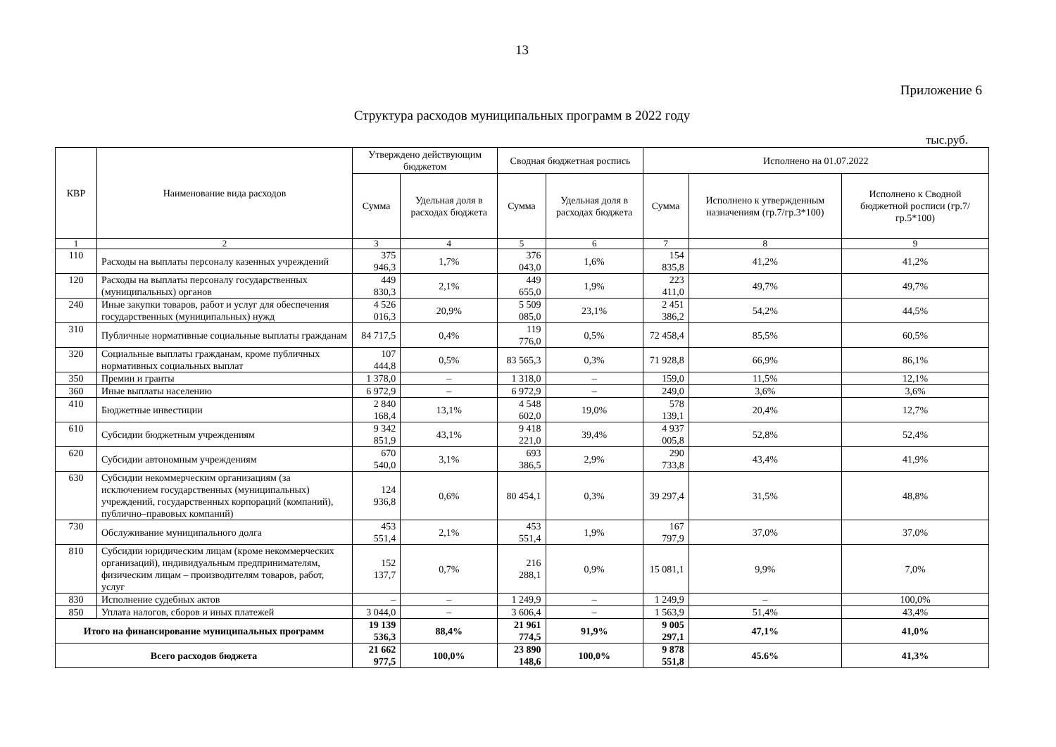13
Приложение 6
Структура расходов муниципальных программ в 2022 году
тыс.руб.
| КВР | Наименование вида расходов | Утверждено действующим бюджетом | | Сводная бюджетная роспись | | Исполнено на 01.07.2022 | | |
| --- | --- | --- | --- | --- | --- | --- | --- | --- |
| | | Сумма | Удельная доля в расходах бюджета | Сумма | Удельная доля в расходах бюджета | Сумма | Исполнено к утвержденным назначениям (гр.7/гр.3*100) | Исполнено к Сводной бюджетной росписи (гр.7/гр.5*100) |
| 1 | 2 | 3 | 4 | 5 | 6 | 7 | 8 | 9 |
| 110 | Расходы на выплаты персоналу казенных учреждений | 375 946,3 | 1,7% | 376 043,0 | 1,6% | 154 835,8 | 41,2% | 41,2% |
| 120 | Расходы на выплаты персоналу государственных (муниципальных) органов | 449 830,3 | 2,1% | 449 655,0 | 1,9% | 223 411,0 | 49,7% | 49,7% |
| 240 | Иные закупки товаров, работ и услуг для обеспечения государственных (муниципальных) нужд | 4 526 016,3 | 20,9% | 5 509 085,0 | 23,1% | 2 451 386,2 | 54,2% | 44,5% |
| 310 | Публичные нормативные социальные выплаты гражданам | 84 717,5 | 0,4% | 119 776,0 | 0,5% | 72 458,4 | 85,5% | 60,5% |
| 320 | Социальные выплаты гражданам, кроме публичных нормативных социальных выплат | 107 444,8 | 0,5% | 83 565,3 | 0,3% | 71 928,8 | 66,9% | 86,1% |
| 350 | Премии и гранты | 1 378,0 | – | 1 318,0 | – | 159,0 | 11,5% | 12,1% |
| 360 | Иные выплаты населению | 6 972,9 | – | 6 972,9 | – | 249,0 | 3,6% | 3,6% |
| 410 | Бюджетные инвестиции | 2 840 168,4 | 13,1% | 4 548 602,0 | 19,0% | 578 139,1 | 20,4% | 12,7% |
| 610 | Субсидии бюджетным учреждениям | 9 342 851,9 | 43,1% | 9 418 221,0 | 39,4% | 4 937 005,8 | 52,8% | 52,4% |
| 620 | Субсидии автономным учреждениям | 670 540,0 | 3,1% | 693 386,5 | 2,9% | 290 733,8 | 43,4% | 41,9% |
| 630 | Субсидии некоммерческим организациям (за исключением государственных (муниципальных) учреждений, государственных корпораций (компаний), публично–правовых компаний) | 124 936,8 | 0,6% | 80 454,1 | 0,3% | 39 297,4 | 31,5% | 48,8% |
| 730 | Обслуживание муниципального долга | 453 551,4 | 2,1% | 453 551,4 | 1,9% | 167 797,9 | 37,0% | 37,0% |
| 810 | Субсидии юридическим лицам (кроме некоммерческих организаций), индивидуальным предпринимателям, физическим лицам – производителям товаров, работ, услуг | 152 137,7 | 0,7% | 216 288,1 | 0,9% | 15 081,1 | 9,9% | 7,0% |
| 830 | Исполнение судебных актов | – | – | 1 249,9 | – | 1 249,9 | – | 100,0% |
| 850 | Уплата налогов, сборов и иных платежей | 3 044,0 | – | 3 606,4 | – | 1 563,9 | 51,4% | 43,4% |
| Итого на финансирование муниципальных программ | | 19 139 536,3 | 88,4% | 21 961 774,5 | 91,9% | 9 005 297,1 | 47,1% | 41,0% |
| Всего расходов бюджета | | 21 662 977,5 | 100,0% | 23 890 148,6 | 100,0% | 9 878 551,8 | 45.6% | 41,3% |